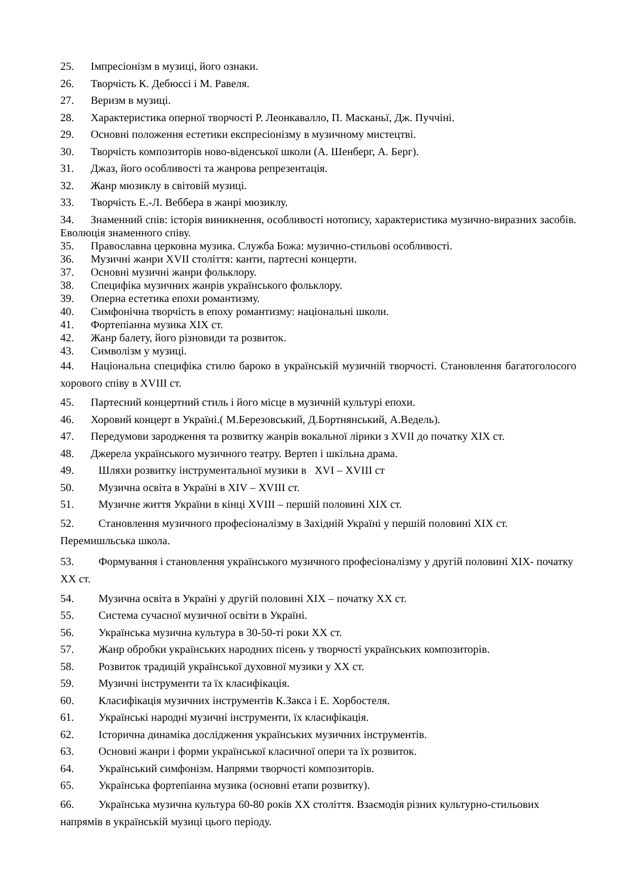25. Імпресіонізм в музиці, його ознаки.
26. Творчість К. Дебюссі і М. Равеля.
27. Веризм в музиці.
28. Характеристика оперної творчості Р. Леонкавалло, П. Масканьї, Дж. Пуччіні.
29. Основні положення естетики експресіонізму в музичному мистецтві.
30. Творчість композиторів ново-віденської школи (А. Шенберг, А. Берг).
31. Джаз, його особливості та жанрова репрезентація.
32. Жанр мюзиклу в світовій музиці.
33. Творчість Е.-Л. Веббера в жанрі мюзиклу.
34. Знаменний спів: історія виникнення, особливості нотопису, характеристика музично-виразних засобів. Еволюція знаменного співу.
35. Православна церковна музика. Служба Божа: музично-стильові особливості.
36. Музичні жанри XVII століття: канти, партесні концерти.
37. Основні музичні жанри фольклору.
38. Специфіка музичних жанрів українського фольклору.
39. Оперна естетика епохи романтизму.
40. Симфонічна творчість в епоху романтизму: національні школи.
41. Фортепіанна музика XIX ст.
42. Жанр балету, його різновиди та розвиток.
43. Символізм у музиці.
44. Національна специфіка стилю бароко в українській музичній творчості. Становлення багатоголосого хорового співу в XVIІІ ст.
45. Партесний концертний стиль і його місце в музичній культурі епохи.
46. Хоровий концерт в Україні.( М.Березовський, Д.Бортнянський, А.Ведель).
47. Передумови зародження та розвитку жанрів вокальної лірики з XVII до початку XIX ст.
48. Джерела українського музичного театру. Вертеп і шкільна драма.
49. Шляхи розвитку інструментальної музики в XVI – XVIІІ ст
50. Музична освіта в Україні в XIV – XVIІІ ст.
51. Музичне життя України в кінці XVIІІ – першій половині XIX ст.
52. Становлення музичного професіоналізму в Західній Україні у першій половині XIX ст. Перемишльська школа.
53. Формування і становлення українського музичного професіоналізму у другій половині XIX- початку XX ст.
54. Музична освіта в Україні у другій половині XIX – початку XX ст.
55. Система сучасної музичної освіти в Україні.
56. Українська музична культура в 30-50-ті роки XX ст.
57. Жанр обробки українських народних пісень у творчості українських композиторів.
58. Розвиток традицій української духовної музики у XX ст.
59. Музичні інструменти та їх класифікація.
60. Класифікація музичних інструментів К.Закса і Е. Хорбостеля.
61. Українські народні музичні інструменти, їх класифікація.
62. Історична динаміка дослідження українських музичних інструментів.
63. Основні жанри і форми української класичної опери та їх розвиток.
64. Український симфонізм. Напрями творчості композиторів.
65. Українська фортепіанна музика (основні етапи розвитку).
66. Українська музична культура 60-80 років XX століття. Взаємодія різних культурно-стильових напрямів в українській музиці цього періоду.